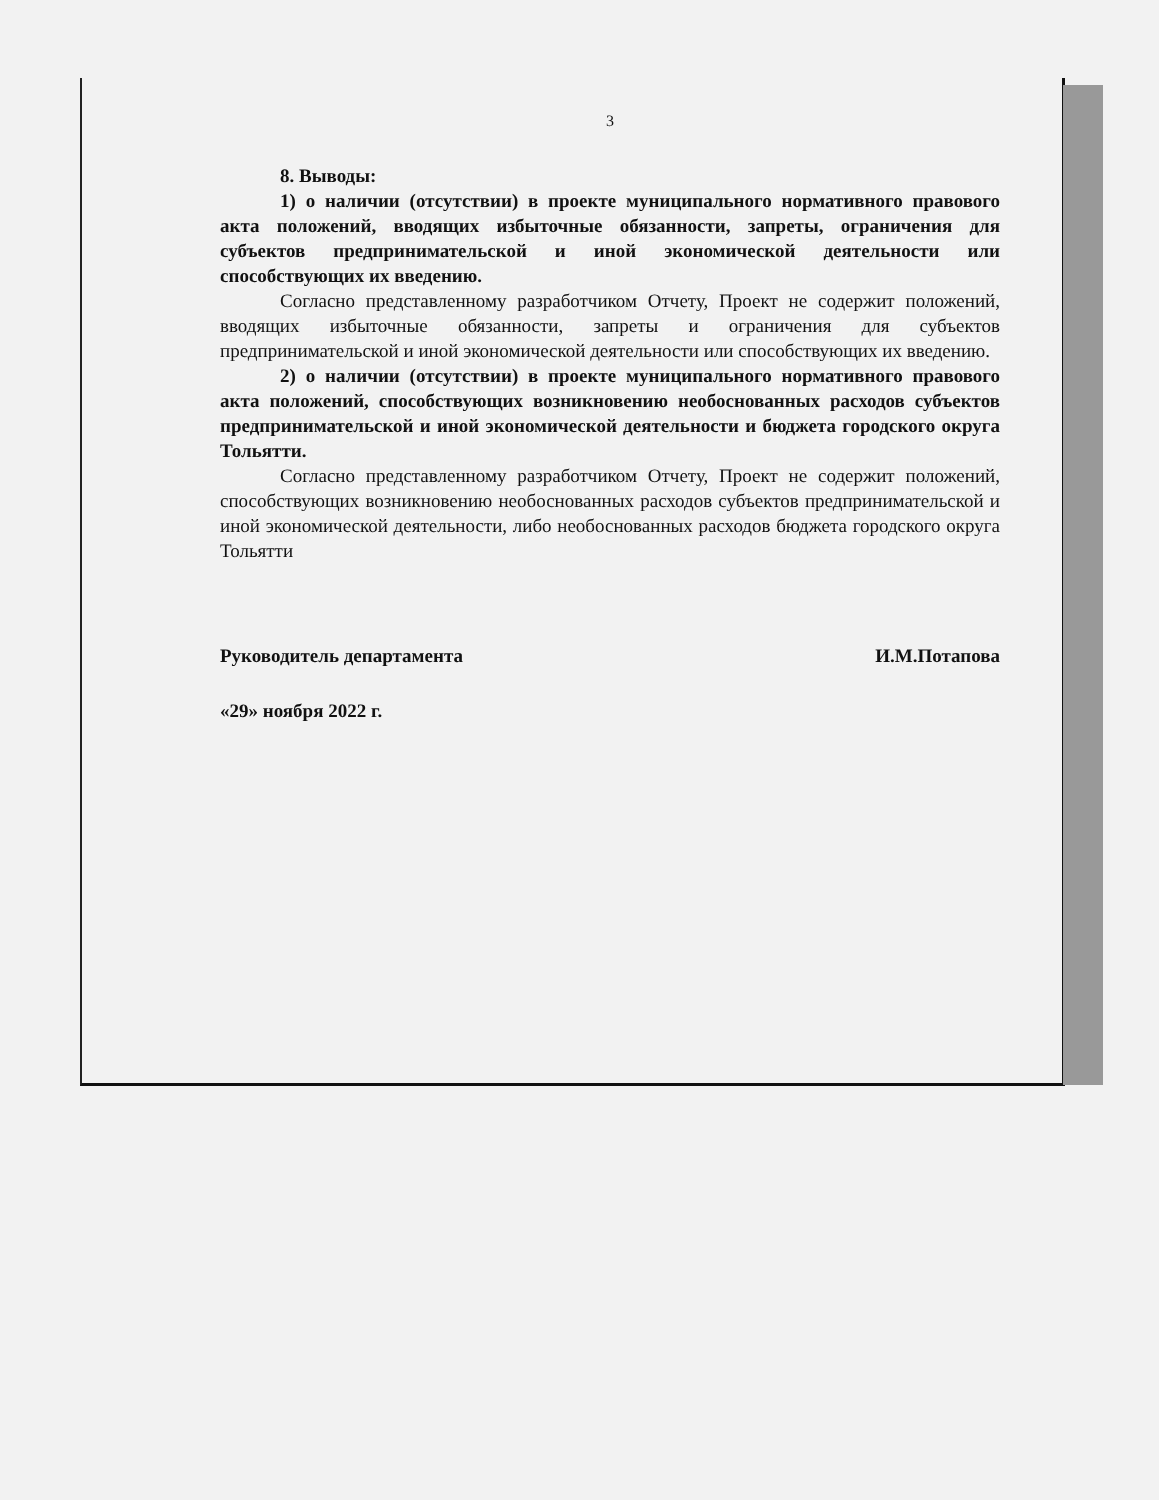3
8. Выводы:
1) о наличии (отсутствии) в проекте муниципального нормативного правового акта положений, вводящих избыточные обязанности, запреты, ограничения для субъектов предпринимательской и иной экономической деятельности или способствующих их введению.
Согласно представленному разработчиком Отчету, Проект не содержит положений, вводящих избыточные обязанности, запреты и ограничения для субъектов предпринимательской и иной экономической деятельности или способствующих их введению.
2) о наличии (отсутствии) в проекте муниципального нормативного правового акта положений, способствующих возникновению необоснованных расходов субъектов предпринимательской и иной экономической деятельности и бюджета городского округа Тольятти.
Согласно представленному разработчиком Отчету, Проект не содержит положений, способствующих возникновению необоснованных расходов субъектов предпринимательской и иной экономической деятельности, либо необоснованных расходов бюджета городского округа Тольятти
Руководитель департамента И.М.Потапова
«29» ноября 2022 г.